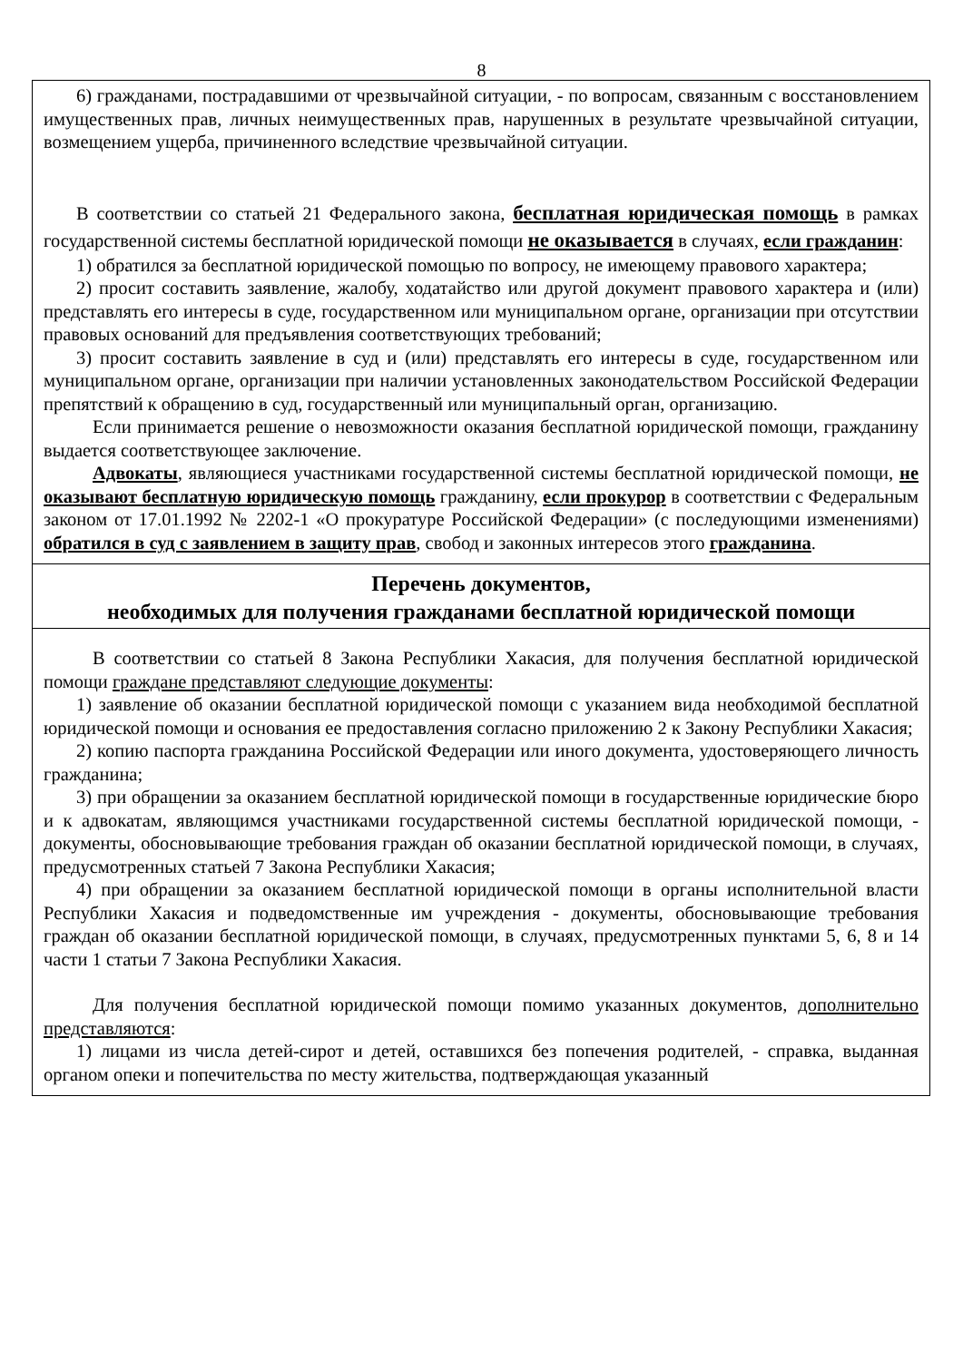8
6) гражданами, пострадавшими от чрезвычайной ситуации, - по вопросам, связанным с восстановлением имущественных прав, личных неимущественных прав, нарушенных в результате чрезвычайной ситуации, возмещением ущерба, причиненного вследствие чрезвычайной ситуации.
В соответствии со статьей 21 Федерального закона, бесплатная юридическая помощь в рамках государственной системы бесплатной юридической помощи не оказывается в случаях, если гражданин:
1) обратился за бесплатной юридической помощью по вопросу, не имеющему правового характера;
2) просит составить заявление, жалобу, ходатайство или другой документ правового характера и (или) представлять его интересы в суде, государственном или муниципальном органе, организации при отсутствии правовых оснований для предъявления соответствующих требований;
3) просит составить заявление в суд и (или) представлять его интересы в суде, государственном или муниципальном органе, организации при наличии установленных законодательством Российской Федерации препятствий к обращению в суд, государственный или муниципальный орган, организацию.
Если принимается решение о невозможности оказания бесплатной юридической помощи, гражданину выдается соответствующее заключение.
Адвокаты, являющиеся участниками государственной системы бесплатной юридической помощи, не оказывают бесплатную юридическую помощь гражданину, если прокурор в соответствии с Федеральным законом от 17.01.1992 № 2202-1 «О прокуратуре Российской Федерации» (с последующими изменениями) обратился в суд с заявлением в защиту прав, свобод и законных интересов этого гражданина.
Перечень документов,
необходимых для получения гражданами бесплатной юридической помощи
В соответствии со статьей 8 Закона Республики Хакасия, для получения бесплатной юридической помощи граждане представляют следующие документы:
1) заявление об оказании бесплатной юридической помощи с указанием вида необходимой бесплатной юридической помощи и основания ее предоставления согласно приложению 2 к Закону Республики Хакасия;
2) копию паспорта гражданина Российской Федерации или иного документа, удостоверяющего личность гражданина;
3) при обращении за оказанием бесплатной юридической помощи в государственные юридические бюро и к адвокатам, являющимся участниками государственной системы бесплатной юридической помощи, - документы, обосновывающие требования граждан об оказании бесплатной юридической помощи, в случаях, предусмотренных статьей 7 Закона Республики Хакасия;
4) при обращении за оказанием бесплатной юридической помощи в органы исполнительной власти Республики Хакасия и подведомственные им учреждения - документы, обосновывающие требования граждан об оказании бесплатной юридической помощи, в случаях, предусмотренных пунктами 5, 6, 8 и 14 части 1 статьи 7 Закона Республики Хакасия.
Для получения бесплатной юридической помощи помимо указанных документов, дополнительно представляются:
1) лицами из числа детей-сирот и детей, оставшихся без попечения родителей, - справка, выданная органом опеки и попечительства по месту жительства, подтверждающая указанный